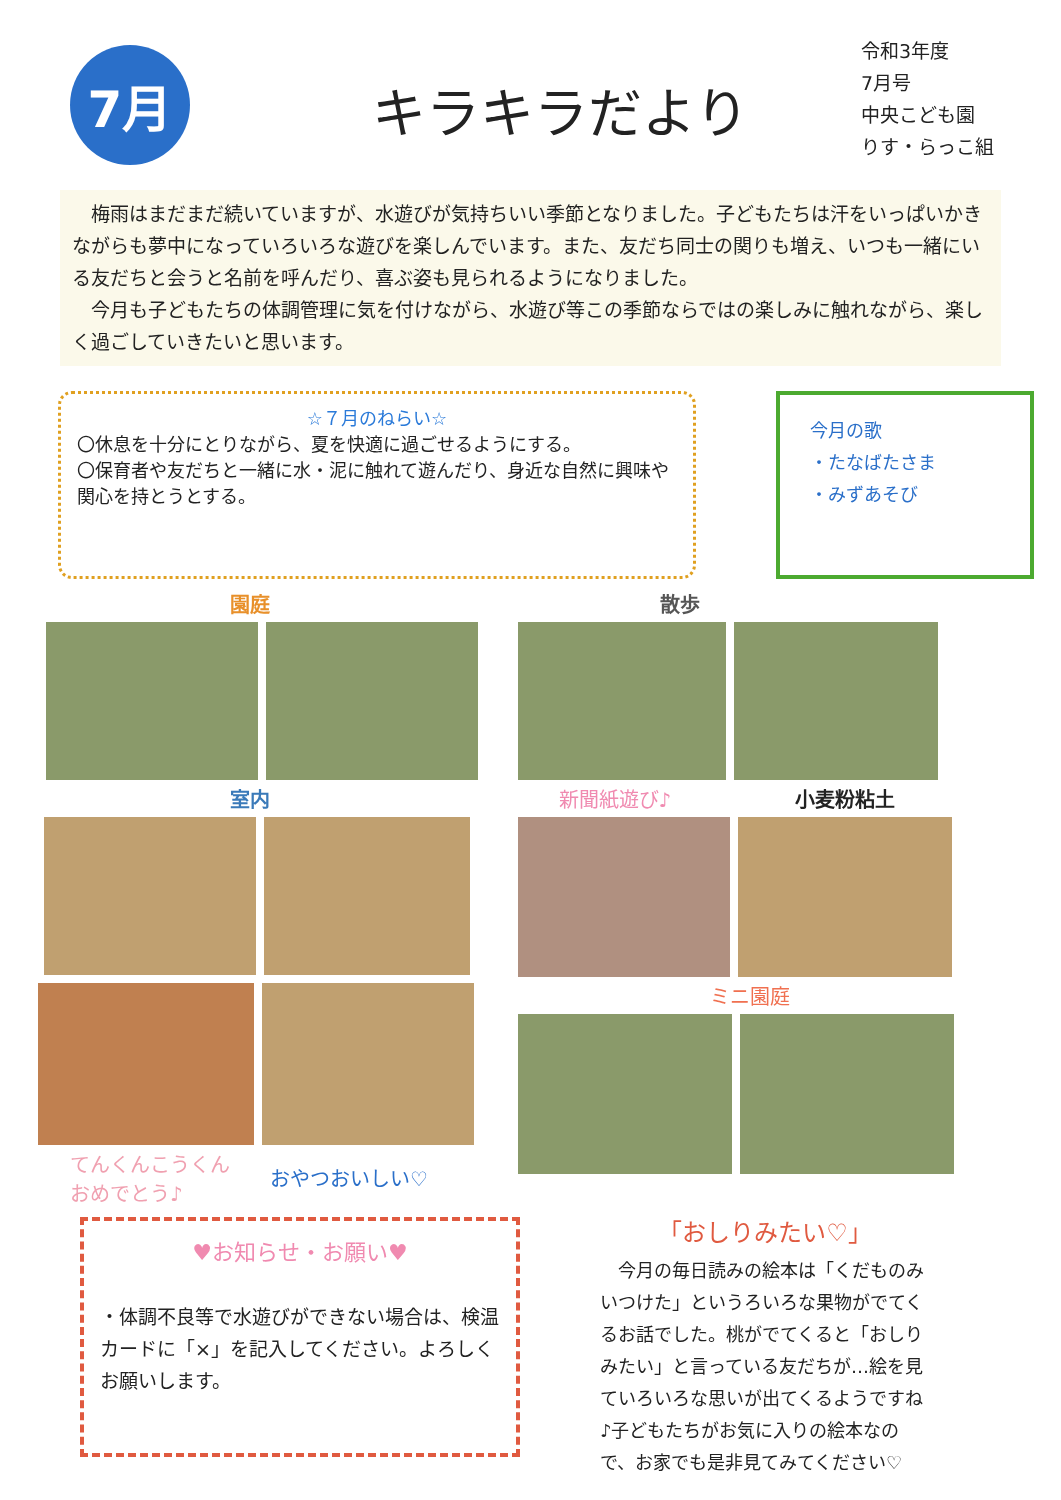7月
キラキラだより
令和3年度
7月号
中央こども園
りす・らっこ組
梅雨はまだまだ続いていますが、水遊びが気持ちいい季節となりました。子どもたちは汗をいっぱいかきながらも夢中になっていろいろな遊びを楽しんでいます。また、友だち同士の関りも増え、いつも一緒にいる友だちと会うと名前を呼んだり、喜ぶ姿も見られるようになりました。
今月も子どもたちの体調管理に気を付けながら、水遊び等この季節ならではの楽しみに触れながら、楽しく過ごしていきたいと思います。
☆７月のねらい☆
〇休息を十分にとりながら、夏を快適に過ごせるようにする。
〇保育者や友だちと一緒に水・泥に触れて遊んだり、身近な自然に興味や関心を持とうとする。
今月の歌
・たなばたさま
・みずあそび
園庭 散歩
室内
てんくんこうくん
おめでとう♪
おやつおいしい♡
新聞紙遊び♪ 小麦粉粘土
ミニ園庭
♥お知らせ・お願い♥
・体調不良等で水遊びができない場合は、検温カードに「×」を記入してください。よろしくお願いします。
「おしりみたい♡」
今月の毎日読みの絵本は「くだものみいつけた」というろいろな果物がでてくるお話でした。桃がでてくると「おしりみたい」と言っている友だちが…絵を見ていろいろな思いが出てくるようですね♪子どもたちがお気に入りの絵本なので、お家でも是非見てみてください♡